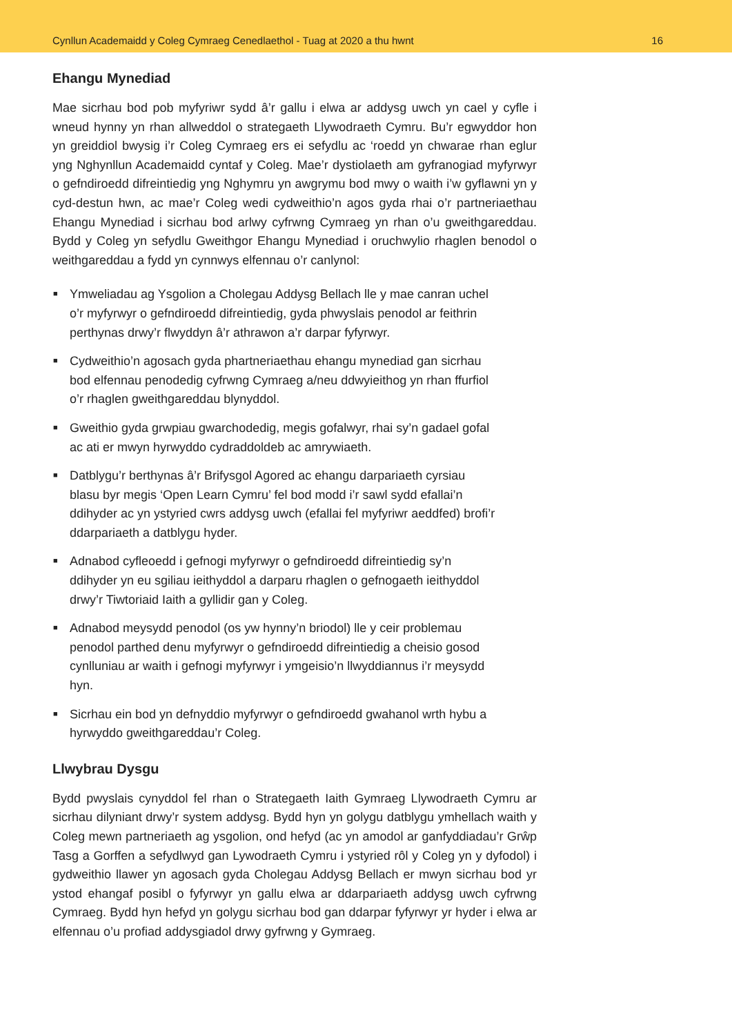Cynllun Academaidd y Coleg Cymraeg Cenedlaethol - Tuag at 2020 a thu hwnt 16
Ehangu Mynediad
Mae sicrhau bod pob myfyriwr sydd â’r gallu i elwa ar addysg uwch yn cael y cyfle i wneud hynny yn rhan allweddol o strategaeth Llywodraeth Cymru. Bu’r egwyddor hon yn greiddiol bwysig i’r Coleg Cymraeg ers ei sefydlu ac ‘roedd yn chwarae rhan eglur yng Nghynllun Academaidd cyntaf y Coleg. Mae’r dystiolaeth am gyfranogiad myfyrwyr o gefndiroedd difreintiedig yng Nghymru yn awgrymu bod mwy o waith i’w gyflawni yn y cyd-destun hwn, ac mae’r Coleg wedi cydweithio’n agos gyda rhai o’r partneriaethau Ehangu Mynediad i sicrhau bod arlwy cyfrwng Cymraeg yn rhan o’u gweithgareddau. Bydd y Coleg yn sefydlu Gweithgor Ehangu Mynediad i oruchwylio rhaglen benodol o weithgareddau a fydd yn cynnwys elfennau o’r canlynol:
■ Ymweliadau ag Ysgolion a Cholegau Addysg Bellach lle y mae canran uchel o’r myfyrwyr o gefndiroedd difreintiedig, gyda phwyslais penodol ar feithrin perthynas drwy’r flwyddyn â’r athrawon a’r darpar fyfyrwyr.
■ Cydweithio’n agosach gyda phartneriaethau ehangu mynediad gan sicrhau bod elfennau penodedig cyfrwng Cymraeg a/neu ddwyieithog yn rhan ffurfiol o’r rhaglen gweithgareddau blynyddol.
■ Gweithio gyda grwpiau gwarchodedig, megis gofalwyr, rhai sy’n gadael gofal ac ati er mwyn hyrwyddo cydraddoldeb ac amrywiaeth.
■ Datblygu’r berthynas â’r Brifysgol Agored ac ehangu darpariaeth cyrsiau blasu byr megis ‘Open Learn Cymru’ fel bod modd i’r sawl sydd efallai’n ddihyder ac yn ystyried cwrs addysg uwch (efallai fel myfyriwr aeddfed) brofi’r ddarpariaeth a datblygu hyder.
■ Adnabod cyfleoedd i gefnogi myfyrwyr o gefndiroedd difreintiedig sy’n ddihyder yn eu sgiliau ieithyddol a darparu rhaglen o gefnogaeth ieithyddol drwy’r Tiwtoriaid Iaith a gyllidir gan y Coleg.
■ Adnabod meysydd penodol (os yw hynny’n briodol) lle y ceir problemau penodol parthed denu myfyrwyr o gefndiroedd difreintiedig a cheisio gosod cynlluniau ar waith i gefnogi myfyrwyr i ymgeisio’n llwyddiannus i’r meysydd hyn.
■ Sicrhau ein bod yn defnyddio myfyrwyr o gefndiroedd gwahanol wrth hybu a hyrwyddo gweithgareddau’r Coleg.
Llwybrau Dysgu
Bydd pwyslais cynyddol fel rhan o Strategaeth Iaith Gymraeg Llywodraeth Cymru ar sicrhau dilyniant drwy’r system addysg. Bydd hyn yn golygu datblygu ymhellach waith y Coleg mewn partneriaeth ag ysgolion, ond hefyd (ac yn amodol ar ganfyddiadau’r Grŵp Tasg a Gorffen a sefydlwyd gan Lywodraeth Cymru i ystyried rôl y Coleg yn y dyfodol) i gydweithio llawer yn agosach gyda Cholegau Addysg Bellach er mwyn sicrhau bod yr ystod ehangaf posibl o fyfyrwyr yn gallu elwa ar ddarpariaeth addysg uwch cyfrwng Cymraeg. Bydd hyn hefyd yn golygu sicrhau bod gan ddarpar fyfyrwyr yr hyder i elwa ar elfennau o’u profiad addysgiadol drwy gyfrwng y Gymraeg.